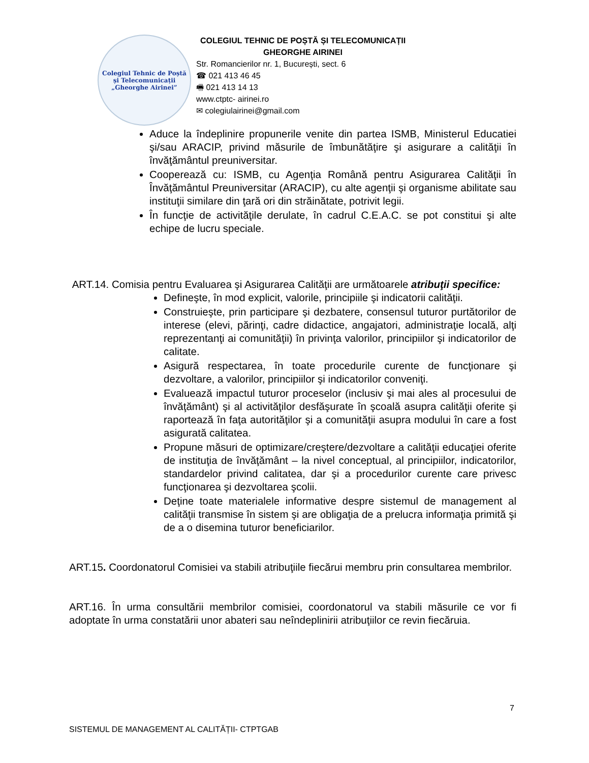Colegiul Tehnic de Poștă și Telecomunicații
„Gheorghe Airinei”
COLEGIUL TEHNIC DE POȘTĂ ȘI TELECOMUNICAȚII
GHEORGHE AIRINEI
Str. Romancierilor nr. 1, București, sect. 6
☎ 021 413 46 45
🖷 021 413 14 13
www.ctptc- airinei.ro
✉ colegiulairinei@gmail.com
Aduce la îndeplinire propunerile venite din partea ISMB, Ministerul Educatiei şi/sau ARACIP, privind măsurile de îmbunătăţire şi asigurare a calităţii în învăţământul preuniversitar.
Cooperează cu: ISMB, cu Agenţia Română pentru Asigurarea Calităţii în Învăţământul Preuniversitar (ARACIP), cu alte agenţii şi organisme abilitate sau instituţii similare din ţară ori din străinătate, potrivit legii.
În funcţie de activităţile derulate, în cadrul C.E.A.C. se pot constitui şi alte echipe de lucru speciale.
ART.14. Comisia pentru Evaluarea şi Asigurarea Calităţii are următoarele atribuţii specifice:
Defineşte, în mod explicit, valorile, principiile şi indicatorii calităţii.
Construieşte, prin participare şi dezbatere, consensul tuturor purtătorilor de interese (elevi, părinţi, cadre didactice, angajatori, administraţie locală, alţi reprezentanţi ai comunităţii) în privinţa valorilor, principiilor şi indicatorilor de calitate.
Asigură respectarea, în toate procedurile curente de funcţionare şi dezvoltare, a valorilor, principiilor şi indicatorilor conveniţi.
Evaluează impactul tuturor proceselor (inclusiv şi mai ales al procesului de învăţământ) şi al activităţilor desfăşurate în şcoală asupra calităţii oferite şi raportează în faţa autorităţilor şi a comunităţii asupra modului în care a fost asigurată calitatea.
Propune măsuri de optimizare/creştere/dezvoltare a calităţii educaţiei oferite de instituţia de învăţământ – la nivel conceptual, al principiilor, indicatorilor, standardelor privind calitatea, dar şi a procedurilor curente care privesc funcţionarea şi dezvoltarea şcolii.
Deţine toate materialele informative despre sistemul de management al calităţii transmise în sistem şi are obligaţia de a prelucra informaţia primită şi de a o disemina tuturor beneficiarilor.
ART.15. Coordonatorul Comisiei va stabili atribuţiile fiecărui membru prin consultarea membrilor.
ART.16. În urma consultării membrilor comisiei, coordonatorul va stabili măsurile ce vor fi adoptate în urma constatării unor abateri sau neîndeplinirii atribuţiilor ce revin fiecăruia.
7
SISTEMUL DE MANAGEMENT AL CALITĂȚII- CTPTGAB